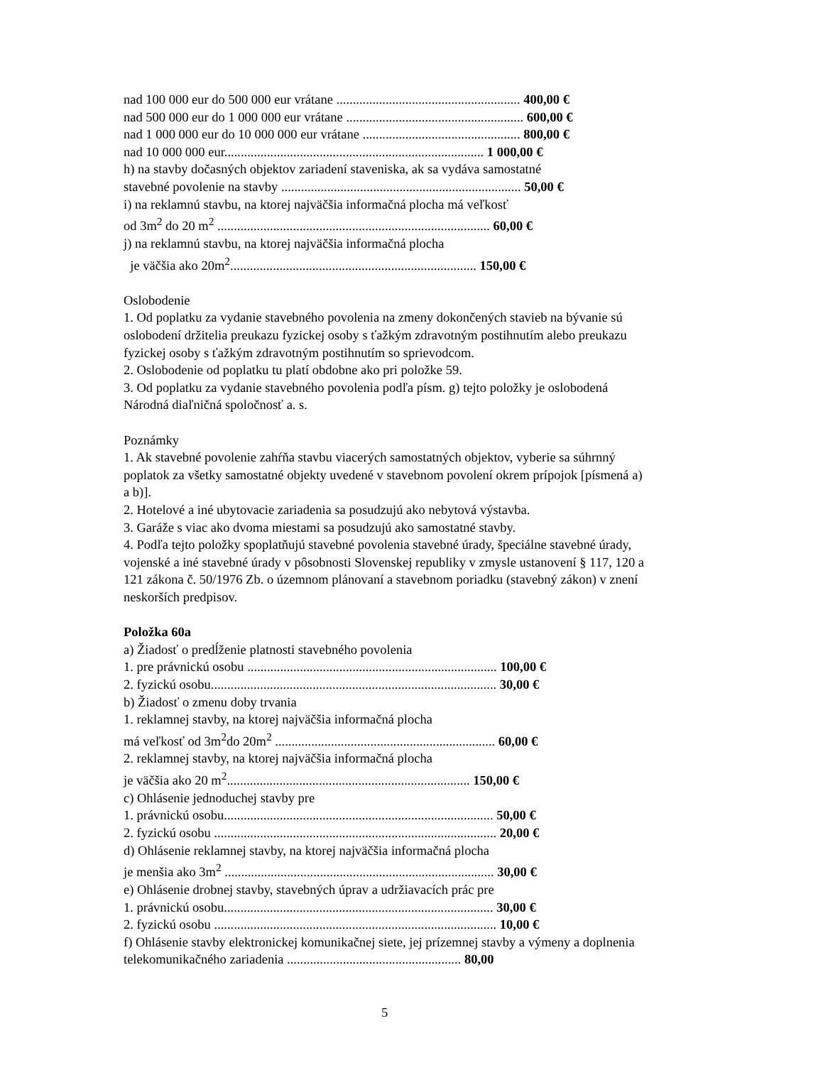nad 100 000 eur do 500 000 eur vrátane ........................................................ 400,00 €
nad 500 000 eur do 1 000 000 eur vrátane ...................................................... 600,00 €
nad 1 000 000 eur do 10 000 000 eur vrátane ................................................ 800,00 €
nad 10 000 000 eur............................................................................... 1 000,00 €
h) na stavby dočasných objektov zariadení staveniska, ak sa vydáva samostatné
stavebné povolenie na stavby ......................................................................... 50,00 €
i) na reklamnú stavbu, na ktorej najväčšia informačná plocha má veľkosť
od 3m<sup>2</sup> do 20 m<sup>2</sup> ................................................................................... 60,00 €
j) na reklamnú stavbu, na ktorej najväčšia informačná plocha
je väčšia ako 20m<sup>2</sup>........................................................................... 150,00 €
Oslobodenie
1. Od poplatku za vydanie stavebného povolenia na zmeny dokončených stavieb na bývanie sú oslobodení držitelia preukazu fyzickej osoby s ťažkým zdravotným postihnutím alebo preukazu fyzickej osoby s ťažkým zdravotným postihnutím so sprievodcom.
2. Oslobodenie od poplatku tu platí obdobne ako pri položke 59.
3. Od poplatku za vydanie stavebného povolenia podľa písm. g) tejto položky je oslobodená Národná diaľničná spoločnosť a. s.
Poznámky
1. Ak stavebné povolenie zahŕňa stavbu viacerých samostatných objektov, vyberie sa súhrnný poplatok za všetky samostatné objekty uvedené v stavebnom povolení okrem prípojok [písmená a) a b)].
2. Hotelové a iné ubytovacie zariadenia sa posudzujú ako nebytová výstavba.
3. Garáže s viac ako dvoma miestami sa posudzujú ako samostatné stavby.
4. Podľa tejto položky spoplatňujú stavebné povolenia stavebné úrady, špeciálne stavebné úrady, vojenské a iné stavebné úrady v pôsobnosti Slovenskej republiky v zmysle ustanovení § 117, 120 a 121 zákona č. 50/1976 Zb. o územnom plánovaní a stavebnom poriadku (stavebný zákon) v znení neskorších predpisov.
Položka 60a
a) Žiadosť o predĺženie platnosti stavebného povolenia
1. pre právnickú osobu ............................................................................ 100,00 €
2. fyzickú osobu....................................................................................... 30,00 €
b) Žiadosť o zmenu doby trvania
1. reklamnej stavby, na ktorej najväčšia informačná plocha
má veľkosť od 3m<sup>2</sup>do 20m<sup>2</sup> ................................................................... 60,00 €
2. reklamnej stavby, na ktorej najväčšia informačná plocha
je väčšia ako 20 m<sup>2</sup>.......................................................................... 150,00 €
c) Ohlásenie jednoduchej stavby pre
1. právnickú osobu.................................................................................. 50,00 €
2. fyzickú osobu ...................................................................................... 20,00 €
d) Ohlásenie reklamnej stavby, na ktorej najväčšia informačná plocha
je menšia ako 3m<sup>2</sup> .................................................................................. 30,00 €
e) Ohlásenie drobnej stavby, stavebných úprav a udržiavacích prác pre
1. právnickú osobu.................................................................................. 30,00 €
2. fyzickú osobu ...................................................................................... 10,00 €
f) Ohlásenie stavby elektronickej komunikačnej siete, jej prízemnej stavby a výmeny a doplnenia telekomunikačného zariadenia ..................................................... 80,00
5